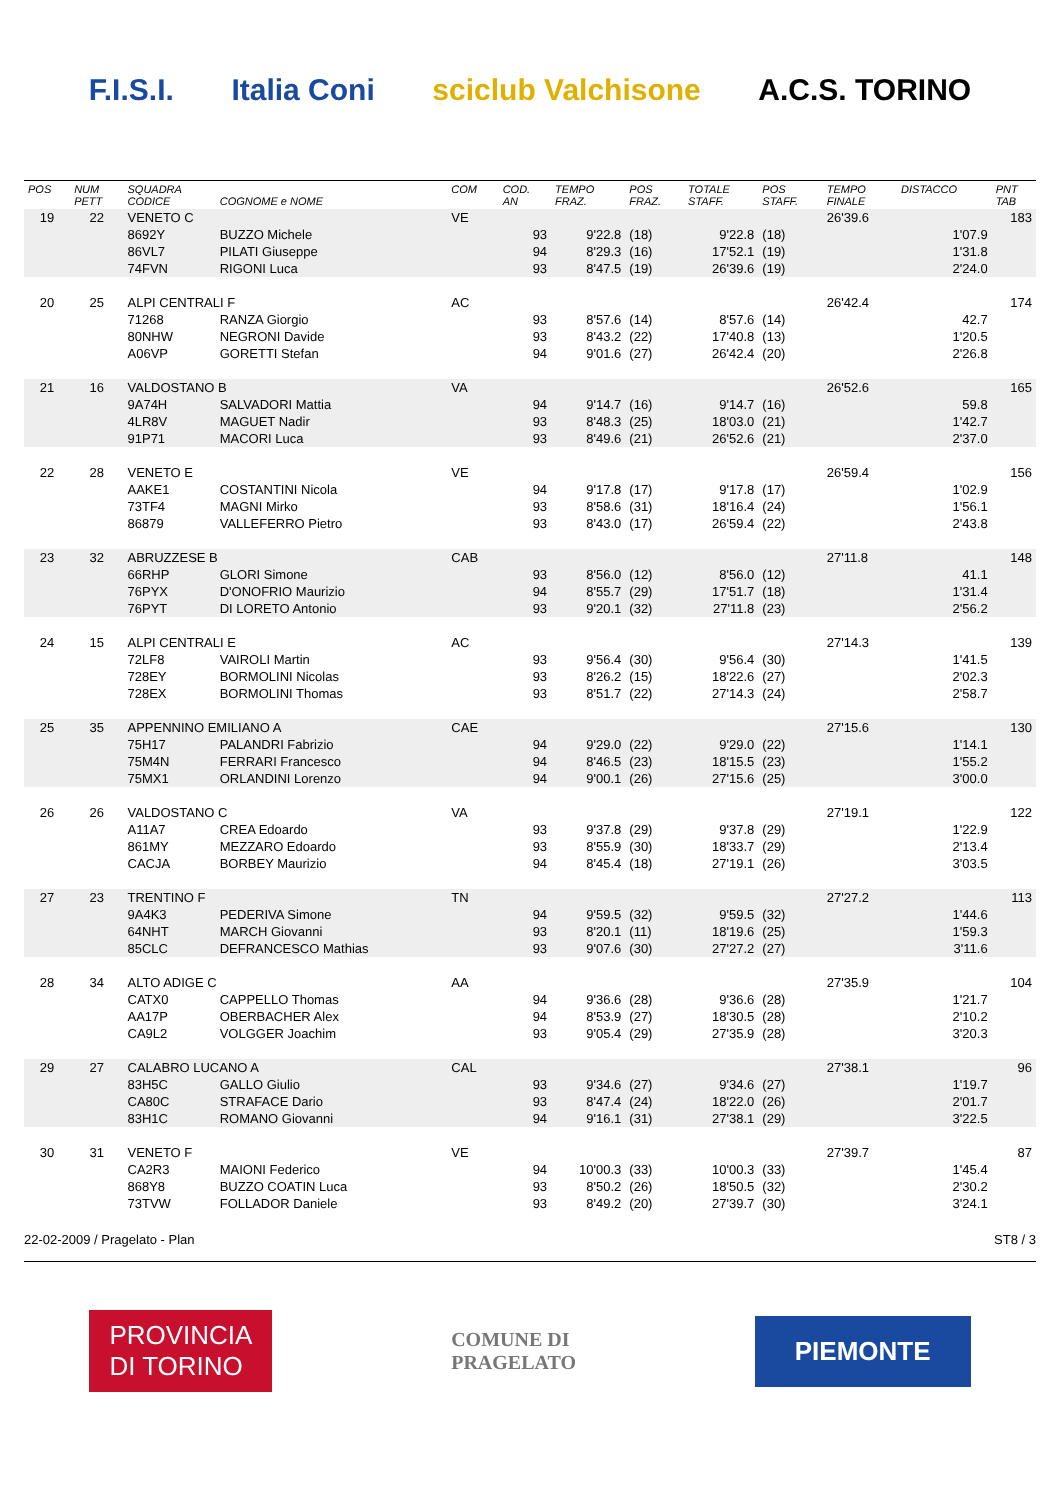F.I.S.I. Italia Coni sciclub Valchisone A.C.S. TORINO
| POS | NUM PETT | SQUADRA CODICE | COGNOME e NOME | COM | COD. AN | TEMPO FRAZ. | POS FRAZ. | TOTALE STAFF. | POS STAFF. | TEMPO FINALE | DISTACCO | PNT TAB |
| --- | --- | --- | --- | --- | --- | --- | --- | --- | --- | --- | --- | --- |
| 19 | 22 | VENETO C | | VE | | | | | | 26'39.6 | | 183 |
| | | 8692Y | BUZZO Michele | | 93 | 9'22.8 | (18) | 9'22.8 | (18) | | 1'07.9 | |
| | | 86VL7 | PILATI Giuseppe | | 94 | 8'29.3 | (16) | 17'52.1 | (19) | | 1'31.8 | |
| | | 74FVN | RIGONI Luca | | 93 | 8'47.5 | (19) | 26'39.6 | (19) | | 2'24.0 | |
| 20 | 25 | ALPI CENTRALI F | | AC | | | | | | 26'42.4 | | 174 |
| | | 71268 | RANZA Giorgio | | 93 | 8'57.6 | (14) | 8'57.6 | (14) | | 42.7 | |
| | | 80NHW | NEGRONI Davide | | 93 | 8'43.2 | (22) | 17'40.8 | (13) | | 1'20.5 | |
| | | A06VP | GORETTI Stefan | | 94 | 9'01.6 | (27) | 26'42.4 | (20) | | 2'26.8 | |
| 21 | 16 | VALDOSTANO B | | VA | | | | | | 26'52.6 | | 165 |
| | | 9A74H | SALVADORI Mattia | | 94 | 9'14.7 | (16) | 9'14.7 | (16) | | 59.8 | |
| | | 4LR8V | MAGUET Nadir | | 93 | 8'48.3 | (25) | 18'03.0 | (21) | | 1'42.7 | |
| | | 91P71 | MACORI Luca | | 93 | 8'49.6 | (21) | 26'52.6 | (21) | | 2'37.0 | |
| 22 | 28 | VENETO E | | VE | | | | | | 26'59.4 | | 156 |
| | | AAKE1 | COSTANTINI Nicola | | 94 | 9'17.8 | (17) | 9'17.8 | (17) | | 1'02.9 | |
| | | 73TF4 | MAGNI Mirko | | 93 | 8'58.6 | (31) | 18'16.4 | (24) | | 1'56.1 | |
| | | 86879 | VALLEFERRO Pietro | | 93 | 8'43.0 | (17) | 26'59.4 | (22) | | 2'43.8 | |
| 23 | 32 | ABRUZZESE B | | CAB | | | | | | 27'11.8 | | 148 |
| | | 66RHP | GLORI Simone | | 93 | 8'56.0 | (12) | 8'56.0 | (12) | | 41.1 | |
| | | 76PYX | D'ONOFRIO Maurizio | | 94 | 8'55.7 | (29) | 17'51.7 | (18) | | 1'31.4 | |
| | | 76PYT | DI LORETO Antonio | | 93 | 9'20.1 | (32) | 27'11.8 | (23) | | 2'56.2 | |
| 24 | 15 | ALPI CENTRALI E | | AC | | | | | | 27'14.3 | | 139 |
| | | 72LF8 | VAIROLI Martin | | 93 | 9'56.4 | (30) | 9'56.4 | (30) | | 1'41.5 | |
| | | 728EY | BORMOLINI Nicolas | | 93 | 8'26.2 | (15) | 18'22.6 | (27) | | 2'02.3 | |
| | | 728EX | BORMOLINI Thomas | | 93 | 8'51.7 | (22) | 27'14.3 | (24) | | 2'58.7 | |
| 25 | 35 | APPENNINO EMILIANO A | | CAE | | | | | | 27'15.6 | | 130 |
| | | 75H17 | PALANDRI Fabrizio | | 94 | 9'29.0 | (22) | 9'29.0 | (22) | | 1'14.1 | |
| | | 75M4N | FERRARI Francesco | | 94 | 8'46.5 | (23) | 18'15.5 | (23) | | 1'55.2 | |
| | | 75MX1 | ORLANDINI Lorenzo | | 94 | 9'00.1 | (26) | 27'15.6 | (25) | | 3'00.0 | |
| 26 | 26 | VALDOSTANO C | | VA | | | | | | 27'19.1 | | 122 |
| | | A11A7 | CREA Edoardo | | 93 | 9'37.8 | (29) | 9'37.8 | (29) | | 1'22.9 | |
| | | 861MY | MEZZARO Edoardo | | 93 | 8'55.9 | (30) | 18'33.7 | (29) | | 2'13.4 | |
| | | CACJA | BORBEY Maurizio | | 94 | 8'45.4 | (18) | 27'19.1 | (26) | | 3'03.5 | |
| 27 | 23 | TRENTINO F | | TN | | | | | | 27'27.2 | | 113 |
| | | 9A4K3 | PEDERIVA Simone | | 94 | 9'59.5 | (32) | 9'59.5 | (32) | | 1'44.6 | |
| | | 64NHT | MARCH Giovanni | | 93 | 8'20.1 | (11) | 18'19.6 | (25) | | 1'59.3 | |
| | | 85CLC | DEFRANCESCO Mathias | | 93 | 9'07.6 | (30) | 27'27.2 | (27) | | 3'11.6 | |
| 28 | 34 | ALTO ADIGE C | | AA | | | | | | 27'35.9 | | 104 |
| | | CATX0 | CAPPELLO Thomas | | 94 | 9'36.6 | (28) | 9'36.6 | (28) | | 1'21.7 | |
| | | AA17P | OBERBACHER Alex | | 94 | 8'53.9 | (27) | 18'30.5 | (28) | | 2'10.2 | |
| | | CA9L2 | VOLGGER Joachim | | 93 | 9'05.4 | (29) | 27'35.9 | (28) | | 3'20.3 | |
| 29 | 27 | CALABRO LUCANO A | | CAL | | | | | | 27'38.1 | | 96 |
| | | 83H5C | GALLO Giulio | | 93 | 9'34.6 | (27) | 9'34.6 | (27) | | 1'19.7 | |
| | | CA80C | STRAFACE Dario | | 93 | 8'47.4 | (24) | 18'22.0 | (26) | | 2'01.7 | |
| | | 83H1C | ROMANO Giovanni | | 94 | 9'16.1 | (31) | 27'38.1 | (29) | | 3'22.5 | |
| 30 | 31 | VENETO F | | VE | | | | | | 27'39.7 | | 87 |
| | | CA2R3 | MAIONI Federico | | 94 | 10'00.3 | (33) | 10'00.3 | (33) | | 1'45.4 | |
| | | 868Y8 | BUZZO COATIN Luca | | 93 | 8'50.2 | (26) | 18'50.5 | (32) | | 2'30.2 | |
| | | 73TVW | FOLLADOR Daniele | | 93 | 8'49.2 | (20) | 27'39.7 | (30) | | 3'24.1 | |
22-02-2009 / Pragelato - Plan ST8 / 3
PROVINCIA
DI TORINO
COMUNE DI
PRAGELATO
PIEMONTE